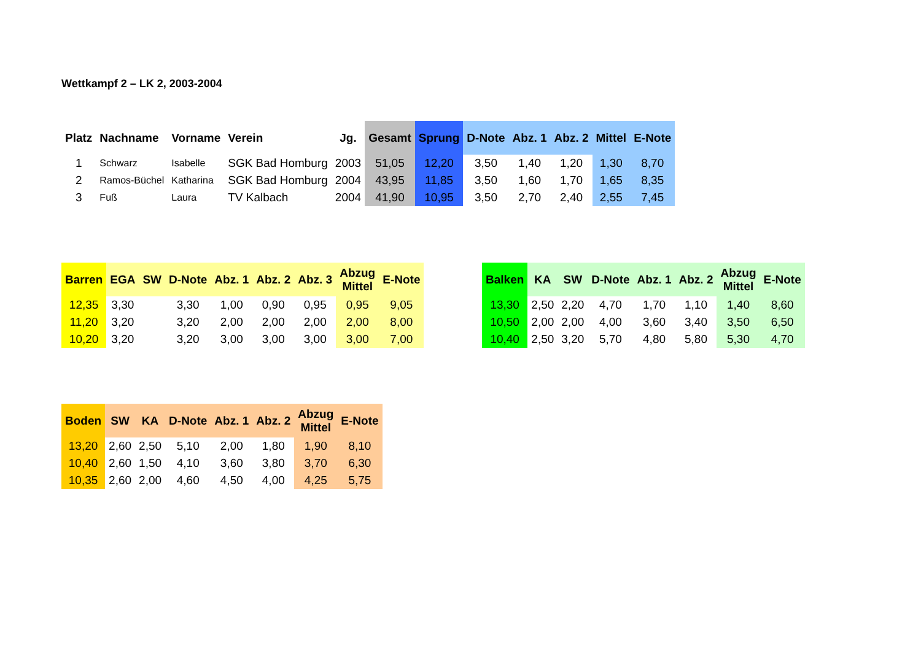Wettkampf 2 – LK 2, 2003-2004
| Platz | Nachname | Vorname | Verein | Jg. | Gesamt | Sprung | D-Note | Abz. 1 | Abz. 2 | Mittel | E-Note |
| --- | --- | --- | --- | --- | --- | --- | --- | --- | --- | --- | --- |
| 1 | Schwarz | Isabelle | SGK Bad Homburg | 2003 | 51,05 | 12,20 | 3,50 | 1,40 | 1,20 | 1,30 | 8,70 |
| 2 | Ramos-Büchel | Katharina | SGK Bad Homburg | 2004 | 43,95 | 11,85 | 3,50 | 1,60 | 1,70 | 1,65 | 8,35 |
| 3 | Fuß | Laura | TV Kalbach | 2004 | 41,90 | 10,95 | 3,50 | 2,70 | 2,40 | 2,55 | 7,45 |
| Barren | EGA | SW | D-Note | Abz. 1 | Abz. 2 | Abz. 3 | Abzug Mittel | E-Note |
| --- | --- | --- | --- | --- | --- | --- | --- | --- |
| 12,35 | 3,30 | | 3,30 | 1,00 | 0,90 | 0,95 | 0,95 | 9,05 |
| 11,20 | 3,20 | | 3,20 | 2,00 | 2,00 | 2,00 | 2,00 | 8,00 |
| 10,20 | 3,20 | | 3,20 | 3,00 | 3,00 | 3,00 | 3,00 | 7,00 |
| Balken | KA | SW | D-Note | Abz. 1 | Abz. 2 | Abzug Mittel | E-Note |
| --- | --- | --- | --- | --- | --- | --- | --- |
| 13,30 | 2,50 | 2,20 | 4,70 | 1,70 | 1,10 | 1,40 | 8,60 |
| 10,50 | 2,00 | 2,00 | 4,00 | 3,60 | 3,40 | 3,50 | 6,50 |
| 10,40 | 2,50 | 3,20 | 5,70 | 4,80 | 5,80 | 5,30 | 4,70 |
| Boden | SW | KA | D-Note | Abz. 1 | Abz. 2 | Abzug Mittel | E-Note |
| --- | --- | --- | --- | --- | --- | --- | --- |
| 13,20 | 2,60 | 2,50 | 5,10 | 2,00 | 1,80 | 1,90 | 8,10 |
| 10,40 | 2,60 | 1,50 | 4,10 | 3,60 | 3,80 | 3,70 | 6,30 |
| 10,35 | 2,60 | 2,00 | 4,60 | 4,50 | 4,00 | 4,25 | 5,75 |